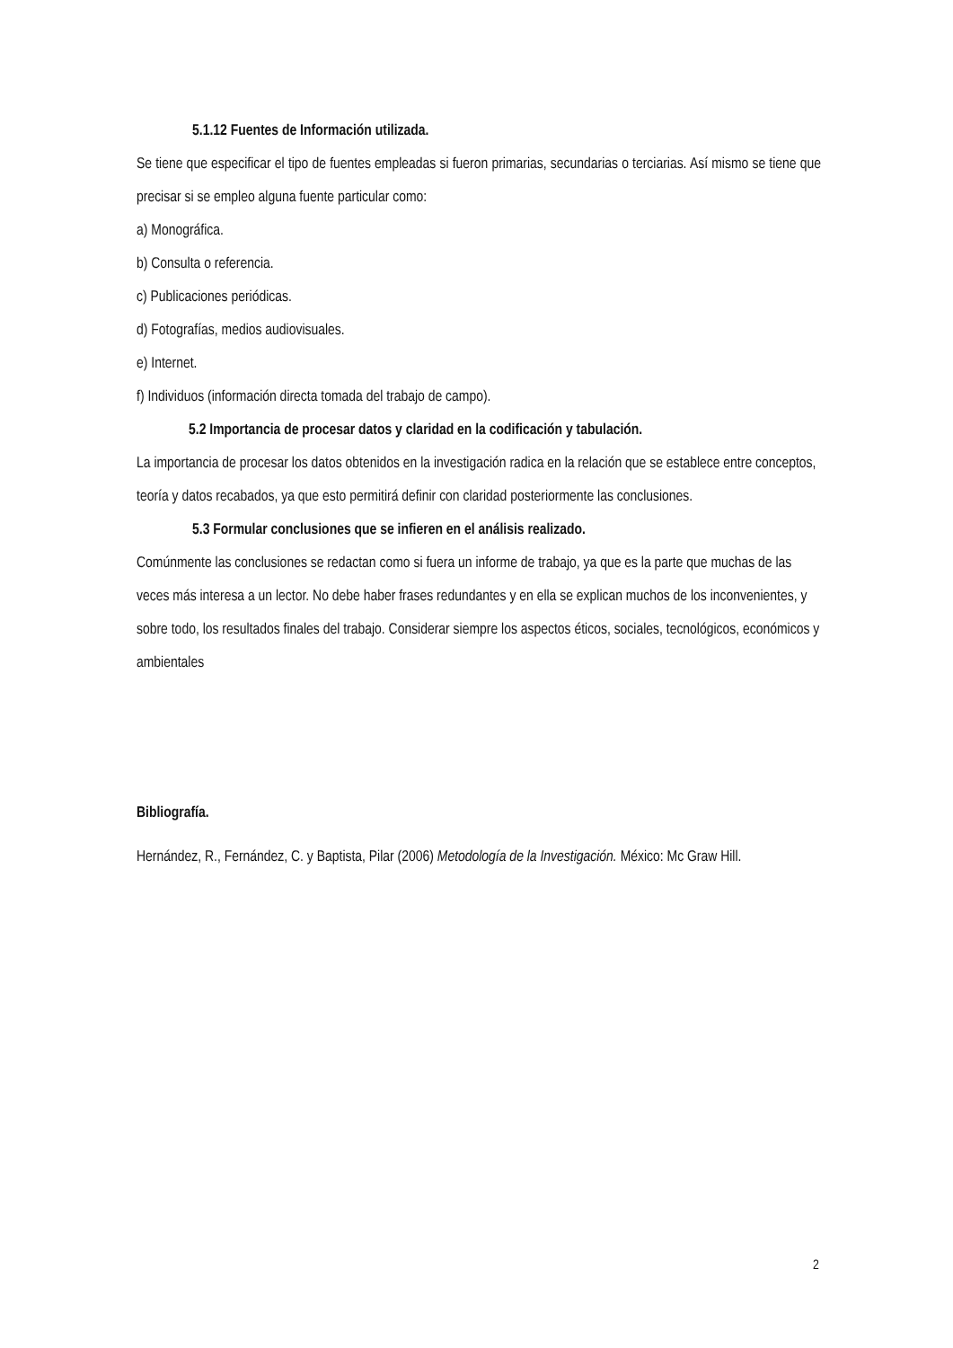5.1.12 Fuentes de Información utilizada.
Se tiene que especificar el tipo de fuentes empleadas si fueron primarias, secundarias o terciarias. Así mismo se tiene que precisar si se empleo alguna fuente particular como:
a) Monográfica.
b) Consulta o referencia.
c) Publicaciones periódicas.
d) Fotografías, medios audiovisuales.
e) Internet.
f) Individuos (información directa tomada del trabajo de campo).
5.2 Importancia de procesar datos y claridad en la codificación y tabulación.
La importancia de procesar los datos obtenidos en la investigación radica en la relación que se establece entre conceptos, teoría y datos recabados, ya que esto permitirá definir con claridad posteriormente las conclusiones.
5.3 Formular conclusiones que se infieren en el análisis realizado.
Comúnmente las conclusiones se redactan como si fuera un informe de trabajo, ya que es la parte que muchas de las veces más interesa a un lector. No debe haber frases redundantes y en ella se explican muchos de los inconvenientes, y sobre todo, los resultados finales del trabajo. Considerar siempre los aspectos éticos, sociales, tecnológicos, económicos y ambientales
Bibliografía.
Hernández, R., Fernández, C. y Baptista, Pilar (2006) Metodología de la Investigación. México: Mc Graw Hill.
2